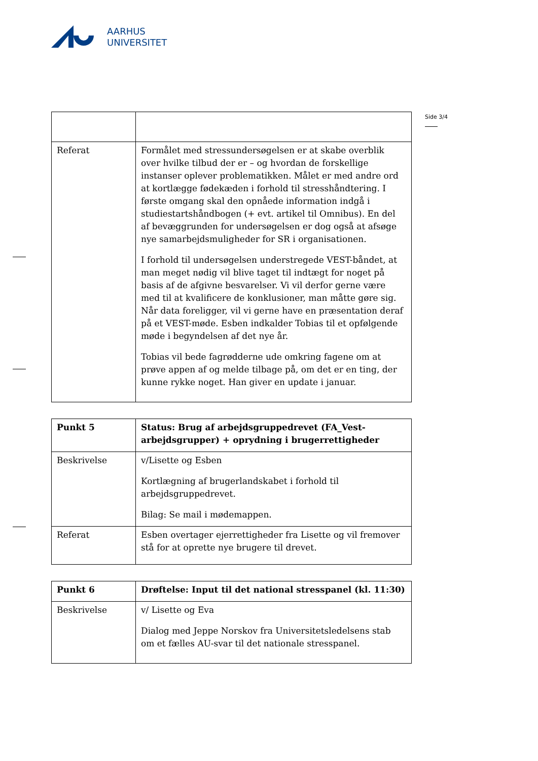AARHUS
UNIVERSITET
Side 3/4
| Referat | Formålet med stressundersøgelsen er at skabe overblik over hvilke tilbud der er – og hvordan de forskellige instanser oplever problematikken. Målet er med andre ord at kortlægge fødekæden i forhold til stresshåndtering. I første omgang skal den opnåede information indgå i studiestartshåndbogen (+ evt. artikel til Omnibus). En del af bevæggrunden for undersøgelsen er dog også at afsøge nye samarbejdsmuligheder for SR i organisationen. I forhold til undersøgelsen understregede VEST-båndet, at man meget nødig vil blive taget til indtægt for noget på basis af de afgivne besvarelser. Vi vil derfor gerne være med til at kvalificere de konklusioner, man måtte gøre sig. Når data foreligger, vil vi gerne have en præsentation deraf på et VEST-møde. Esben indkalder Tobias til et opfølgende møde i begyndelsen af det nye år. Tobias vil bede fagrødderne ude omkring fagene om at prøve appen af og melde tilbage på, om det er en ting, der kunne rykke noget. Han giver en update i januar. |
| Punkt 5 | Status: Brug af arbejdsgruppedrevet (FA_Vest-arbejdsgrupper) + oprydning i brugerrettigheder |
| Beskrivelse | v/Lisette og Esben Kortlægning af brugerlandskabet i forhold til arbejdsgruppedrevet. Bilag: Se mail i mødemappen. |
| Referat | Esben overtager ejerrettigheder fra Lisette og vil fremover stå for at oprette nye brugere til drevet. |
| Punkt 6 | Drøftelse: Input til det national stresspanel (kl. 11:30) |
| Beskrivelse | v/ Lisette og Eva Dialog med Jeppe Norskov fra Universitetsledelsens stab om et fælles AU-svar til det nationale stresspanel. |